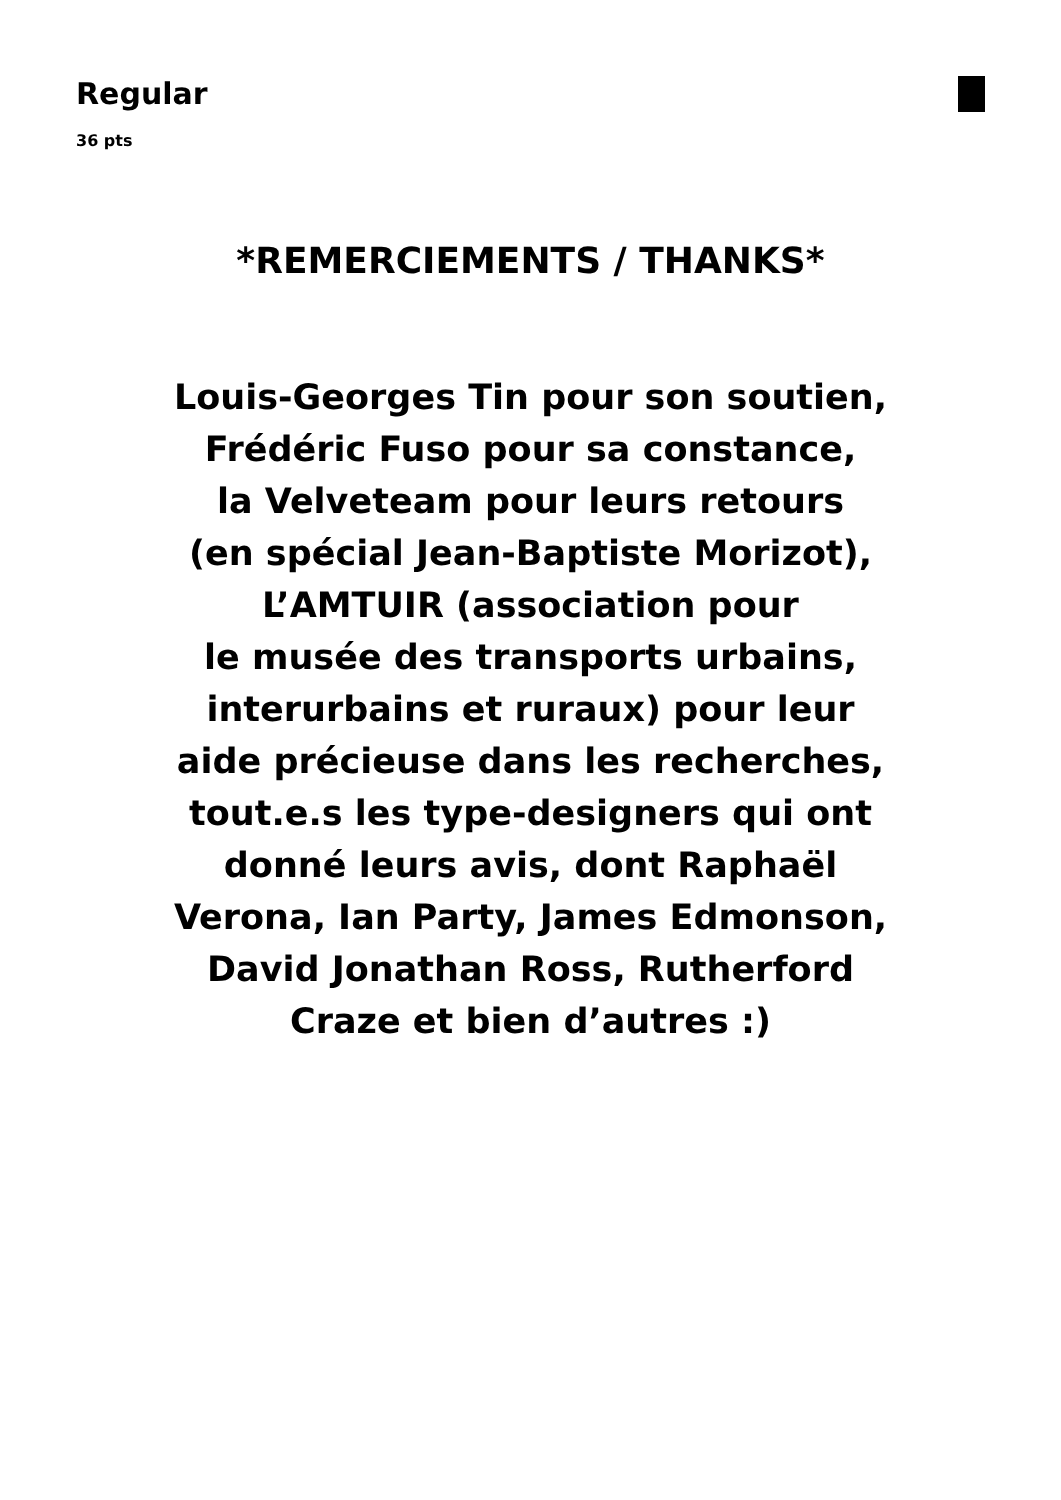Regular
36 pts
*REMERCIEMENTS / THANKS*
Louis-Georges Tin pour son soutien,
Frédéric Fuso pour sa constance,
la Velveteam pour leurs retours
(en spécial Jean-Baptiste Morizot),
L’AMTUIR (association pour
le musée des transports urbains,
interurbains et ruraux) pour leur
aide précieuse dans les recherches,
tout.e.s les type-designers qui ont
donné leurs avis, dont Raphaël
Verona, Ian Party, James Edmonson,
David Jonathan Ross, Rutherford
Craze et bien d’autres :)